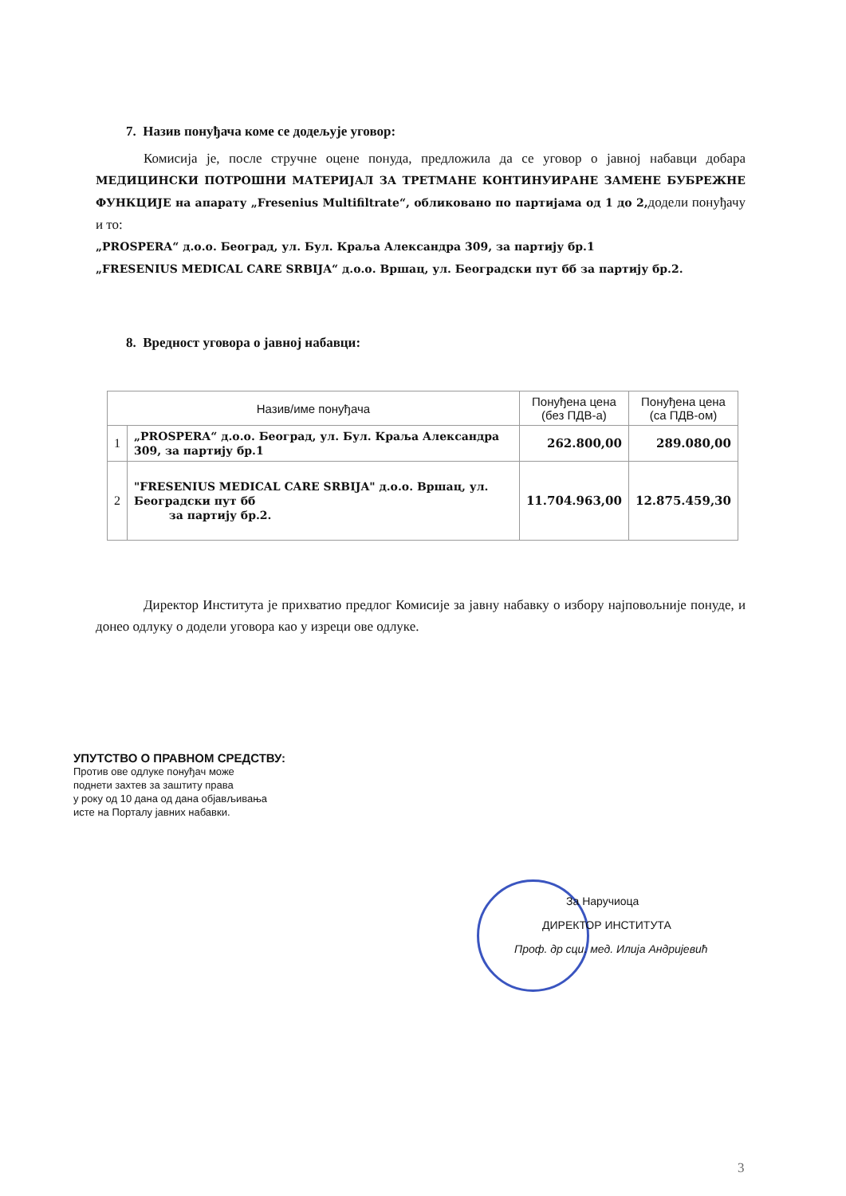7. Назив понуђача коме се додељује уговор:
Комисија је, после стручне оцене понуда, предложила да се уговор о јавној набавци добара МЕДИЦИНСКИ ПОТРОШНИ МАТЕРИЈАЛ ЗА ТРЕТМАНЕ КОНТИНУИРАНЕ ЗАМЕНЕ БУБРЕЖНЕ ФУНКЦИЈЕ на апарату „Fresenius Multifiltrate“, обликовано по партијама од 1 до 2, додели понуђачу и то:
„PROSPERA“ д.о.о. Београд, ул. Бул. Краља Александра 309, за партију бр.1
„FRESENIUS MEDICAL CARE SRBIJA“ д.о.о. Вршац, ул. Београдски пут бб за партију бр.2.
8. Вредност уговора о јавној набавци:
| Назив/име понуђача | | Понуђена цена (без ПДВ-а) | Понуђена цена (са ПДВ-ом) |
| --- | --- | --- | --- |
| 1 | „PROSPERA“ д.о.о. Београд, ул. Бул. Краља Александра 309, за партију бр.1 | 262.800,00 | 289.080,00 |
| 2 | "FRESENIUS MEDICAL CARE SRBIJA" д.о.о. Вршац, ул. Београдски пут бб за партију бр.2. | 11.704.963,00 | 12.875.459,30 |
Директор Института је прихватио предлог Комисије за јавну набавку о избору најповољније понуде, и донео одлуку о додели уговора као у изреци ове одлуке.
УПУТСТВО О ПРАВНОМ СРЕДСТВУ:
Против ове одлуке понуђач може
поднети захтев за заштиту права
у року од 10 дана од дана објављивања
исте на Порталу јавних набавки.
За Наручиоца
ДИРЕКТОР ИНСТИТУТА
Проф. др сци. мед. Илија Андријевић
3